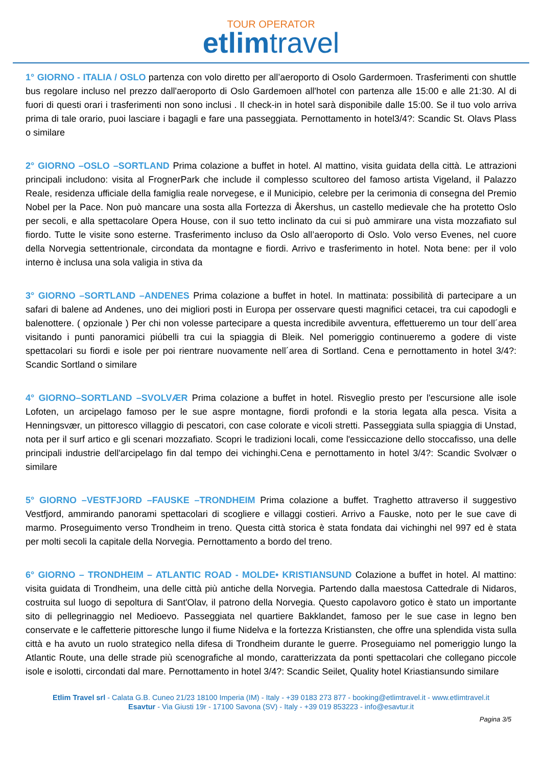TOUR OPERATOR
etlimtravel
1° GIORNO - ITALIA / OSLO partenza con volo diretto per all’aeroporto di Osolo Gardermoen. Trasferimenti con shuttle bus regolare incluso nel prezzo dall'aeroporto di Oslo Gardemoen all'hotel con partenza alle 15:00 e alle 21:30. Al di fuori di questi orari i trasferimenti non sono inclusi . Il check-in in hotel sarà disponibile dalle 15:00. Se il tuo volo arriva prima di tale orario, puoi lasciare i bagagli e fare una passeggiata. Pernottamento in hotel3/4?: Scandic St. Olavs Plass o similare
2° GIORNO –OSLO –SORTLAND Prima colazione a buffet in hotel. Al mattino, visita guidata della città. Le attrazioni principali includono: visita al FrognerPark che include il complesso scultoreo del famoso artista Vigeland, il Palazzo Reale, residenza ufficiale della famiglia reale norvegese, e il Municipio, celebre per la cerimonia di consegna del Premio Nobel per la Pace. Non può mancare una sosta alla Fortezza di Åkershus, un castello medievale che ha protetto Oslo per secoli, e alla spettacolare Opera House, con il suo tetto inclinato da cui si può ammirare una vista mozzafiato sul fiordo. Tutte le visite sono esterne. Trasferimento incluso da Oslo all’aeroporto di Oslo. Volo verso Evenes, nel cuore della Norvegia settentrionale, circondata da montagne e fiordi. Arrivo e trasferimento in hotel. Nota bene: per il volo interno è inclusa una sola valigia in stiva da
3° GIORNO –SORTLAND –ANDENES Prima colazione a buffet in hotel. In mattinata: possibilità di partecipare a un safari di balene ad Andenes, uno dei migliori posti in Europa per osservare questi magnifici cetacei, tra cui capodogli e balenottere. ( opzionale ) Per chi non volesse partecipare a questa incredibile avventura, effettueremo un tour dell´area visitando i punti panoramici piúbelli tra cui la spiaggia di Bleik. Nel pomeriggio continueremo a godere di viste spettacolari su fiordi e isole per poi rientrare nuovamente nell´area di Sortland. Cena e pernottamento in hotel 3/4?: Scandic Sortland o similare
4° GIORNO–SORTLAND –SVOLVÆR Prima colazione a buffet in hotel. Risveglio presto per l'escursione alle isole Lofoten, un arcipelago famoso per le sue aspre montagne, fiordi profondi e la storia legata alla pesca. Visita a Henningsvær, un pittoresco villaggio di pescatori, con case colorate e vicoli stretti. Passeggiata sulla spiaggia di Unstad, nota per il surf artico e gli scenari mozzafiato. Scopri le tradizioni locali, come l'essiccazione dello stoccafisso, una delle principali industrie dell'arcipelago fin dal tempo dei vichinghi.Cena e pernottamento in hotel 3/4?: Scandic Svolvær o similare
5° GIORNO –VESTFJORD –FAUSKE –TRONDHEIM Prima colazione a buffet. Traghetto attraverso il suggestivo Vestfjord, ammirando panorami spettacolari di scogliere e villaggi costieri. Arrivo a Fauske, noto per le sue cave di marmo. Proseguimento verso Trondheim in treno. Questa città storica è stata fondata dai vichinghi nel 997 ed è stata per molti secoli la capitale della Norvegia. Pernottamento a bordo del treno.
6° GIORNO – TRONDHEIM – ATLANTIC ROAD - MOLDE• KRISTIANSUND Colazione a buffet in hotel. Al mattino: visita guidata di Trondheim, una delle città più antiche della Norvegia. Partendo dalla maestosa Cattedrale di Nidaros, costruita sul luogo di sepoltura di Sant'Olav, il patrono della Norvegia. Questo capolavoro gotico è stato un importante sito di pellegrinaggio nel Medioevo. Passeggiata nel quartiere Bakklandet, famoso per le sue case in legno ben conservate e le caffetterie pittoresche lungo il fiume Nidelva e la fortezza Kristiansten, che offre una splendida vista sulla città e ha avuto un ruolo strategico nella difesa di Trondheim durante le guerre. Proseguiamo nel pomeriggio lungo la Atlantic Route, una delle strade più scenografiche al mondo, caratterizzata da ponti spettacolari che collegano piccole isole e isolotti, circondati dal mare. Pernottamento in hotel 3/4?: Scandic Seilet, Quality hotel Kriastiansundo similare
Etlim Travel srl - Calata G.B. Cuneo 21/23 18100 Imperia (IM) - Italy - +39 0183 273 877 - booking@etlimtravel.it - www.etlimtravel.it
Esavtur - Via Giusti 19r - 17100 Savona (SV) - Italy - +39 019 853223 - info@esavtur.it
Pagina 3/5